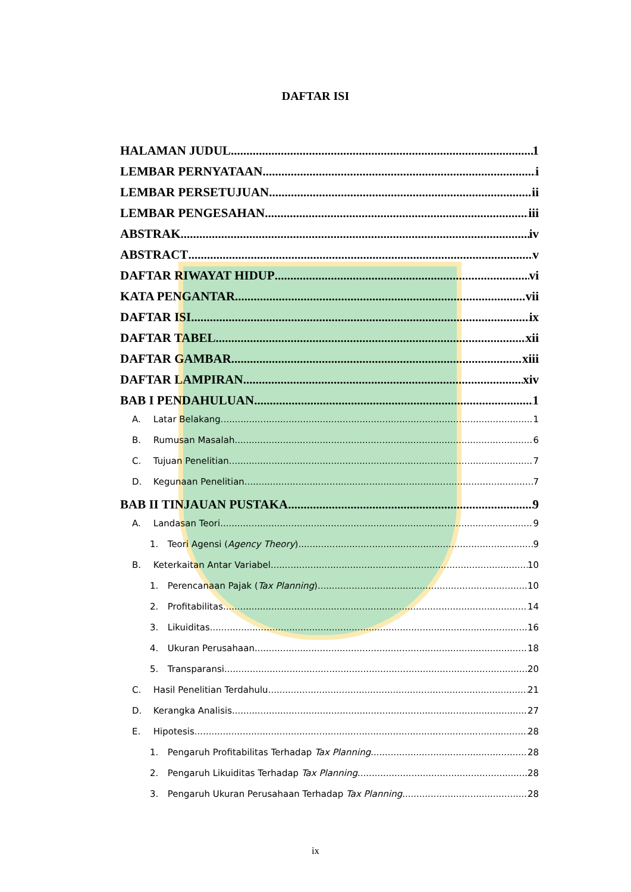DAFTAR ISI
HALAMAN JUDUL 1
LEMBAR PERNYATAAN i
LEMBAR PERSETUJUAN ii
LEMBAR PENGESAHAN iii
ABSTRAK iv
ABSTRACT v
DAFTAR RIWAYAT HIDUP vi
KATA PENGANTAR vii
DAFTAR ISI ix
DAFTAR TABEL xii
DAFTAR GAMBAR xiii
DAFTAR LAMPIRAN xiv
BAB I PENDAHULUAN 1
A. Latar Belakang 1
B. Rumusan Masalah 6
C. Tujuan Penelitian 7
D. Kegunaan Penelitian 7
BAB II TINJAUAN PUSTAKA 9
A. Landasan Teori 9
1. Teori Agensi (Agency Theory) 9
B. Keterkaitan Antar Variabel 10
1. Perencanaan Pajak (Tax Planning) 10
2. Profitabilitas 14
3. Likuiditas 16
4. Ukuran Perusahaan 18
5. Transparansi 20
C. Hasil Penelitian Terdahulu 21
D. Kerangka Analisis 27
E. Hipotesis 28
1. Pengaruh Profitabilitas Terhadap Tax Planning 28
2. Pengaruh Likuiditas Terhadap Tax Planning 28
3. Pengaruh Ukuran Perusahaan Terhadap Tax Planning 28
ix